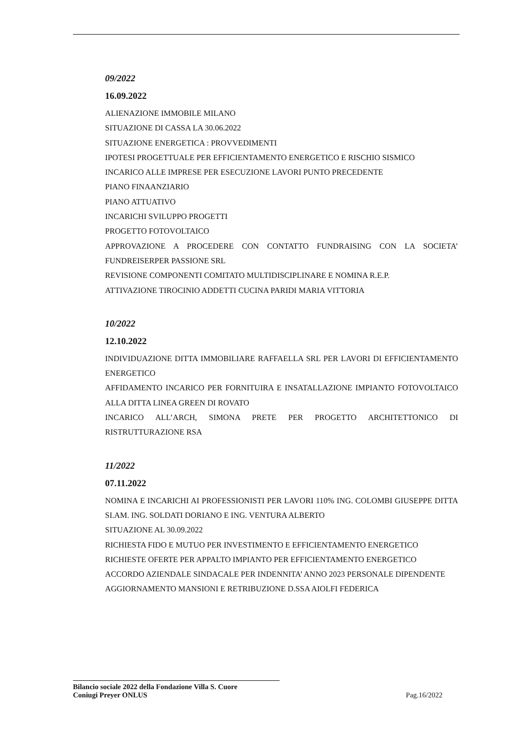09/2022
16.09.2022
ALIENAZIONE IMMOBILE MILANO
SITUAZIONE DI CASSA LA 30.06.2022
SITUAZIONE ENERGETICA : PROVVEDIMENTI
IPOTESI PROGETTUALE PER EFFICIENTAMENTO ENERGETICO E RISCHIO SISMICO
INCARICO ALLE IMPRESE PER ESECUZIONE LAVORI PUNTO PRECEDENTE
PIANO FINAANZIARIO
PIANO ATTUATIVO
INCARICHI SVILUPPO PROGETTI
PROGETTO FOTOVOLTAICO
APPROVAZIONE A PROCEDERE CON CONTATTO FUNDRAISING CON LA SOCIETA’ FUNDREISERPER PASSIONE SRL
REVISIONE COMPONENTI COMITATO MULTIDISCIPLINARE E NOMINA R.E.P.
ATTIVAZIONE TIROCINIO ADDETTI CUCINA PARIDI MARIA VITTORIA
10/2022
12.10.2022
INDIVIDUAZIONE DITTA IMMOBILIARE RAFFAELLA SRL PER LAVORI DI EFFICIENTAMENTO ENERGETICO
AFFIDAMENTO INCARICO PER FORNITUIRA E INSATALLAZIONE IMPIANTO FOTOVOLTAICO ALLA DITTA LINEA GREEN DI ROVATO
INCARICO ALL’ARCH, SIMONA PRETE PER PROGETTO ARCHITETTONICO DI RISTRUTTURAZIONE RSA
11/2022
07.11.2022
NOMINA E INCARICHI AI PROFESSIONISTI PER LAVORI 110% ING. COLOMBI GIUSEPPE DITTA SI.AM. ING. SOLDATI DORIANO E ING. VENTURA ALBERTO
SITUAZIONE AL 30.09.2022
RICHIESTA FIDO E MUTUO PER INVESTIMENTO E EFFICIENTAMENTO ENERGETICO
RICHIESTE OFERTE PER APPALTO IMPIANTO PER EFFICIENTAMENTO ENERGETICO
ACCORDO AZIENDALE SINDACALE PER INDENNITA’ ANNO 2023 PERSONALE DIPENDENTE
AGGIORNAMENTO MANSIONI E RETRIBUZIONE D.SSA AIOLFI FEDERICA
Bilancio sociale 2022 della Fondazione Villa S. Cuore
Coniugi Preyer ONLUS Pag.16/2022